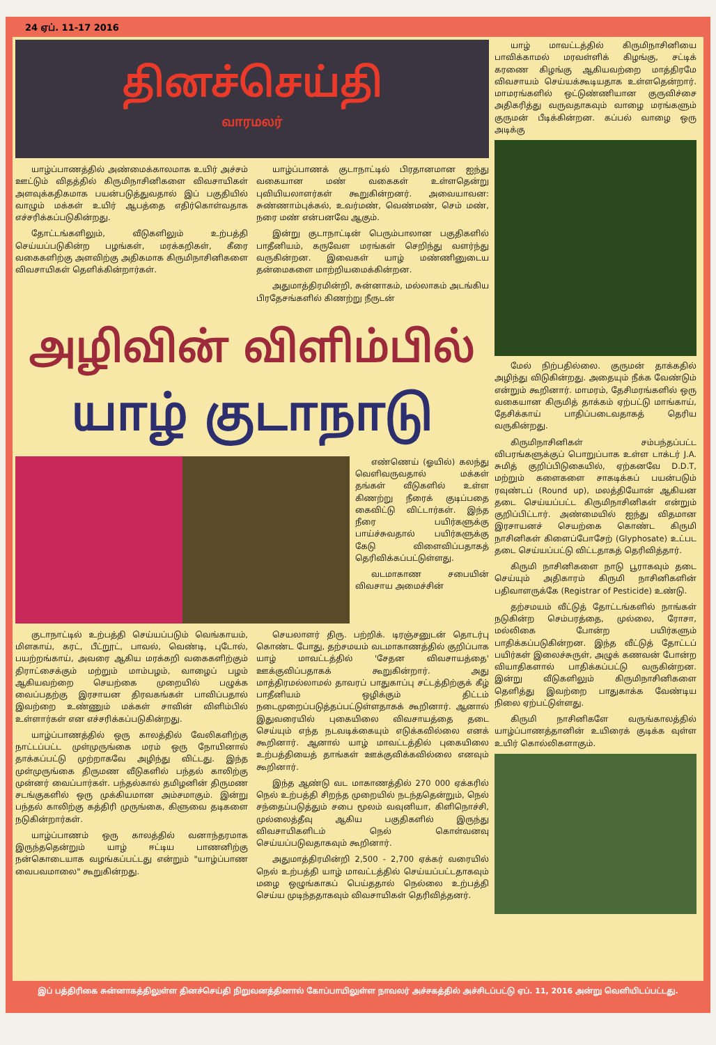24 ஏப். 11-17 2016
தினச்செய்தி
வாரமலர்
யாழ்ப்பாணத்தில் அண்மைக்காலமாக உயிர் அச்சம் ஊட்டும் விதத்தில் கிருமிநாசினிகளை விவசாயிகள் அளவுக்கதிகமாக பயன்படுத்துவதால் இப் பகுதியில் வாழும் மக்கள் உயிர் ஆபத்தை எதிர்கொள்வதாக எச்சரிக்கப்படுகின்றது.
தோட்டங்களிலும், வீடுகளிலும் உற்பத்தி செய்யப்படுகின்ற பழங்கள், மரக்கறிகள், கீரை வகைகளிற்கு அளவிற்கு அதிகமாக கிருமிநாசினிகளை விவசாயிகள் தெளிக்கின்றார்கள்.
யாழ்ப்பாணக் குடாநாட்டில் பிரதானமான ஐந்து வகையான மண் வகைகள் உள்ளதென்று புவியியலாளர்கள் கூறுகின்றனர். அவையாவன: சுண்ணாம்புக்கல், உவர்மண், வெண்மண், செம் மண், நரை மண் என்பனவே ஆகும்.
இன்று குடாநாட்டின் பெரும்பாலான பகுதிகளில் பாதீனியம், கருவேள மரங்கள் செறிந்து வளர்ந்து வருகின்றன. இவைகள் யாழ் மண்ணினுடைய தன்மைகளை மாற்றியமைக்கின்றன.
அதுமாத்திரமின்றி, சுன்னாகம், மல்லாகம் அடங்கிய பிரதேசங்களில் கிணற்று நீருடன்
அழிவின் விளிம்பில்
யாழ் குடாநாடு
எண்ணெய் (ஓயில்) கலந்து வெளிவருவதால் மக்கள் தங்கள் வீடுகளில் உள்ள கிணற்று நீரைக் குடிப்பதை கைவிட்டு விட்டார்கள். இந்த நீரை பயிர்களுக்கு பாய்ச்சுவதால் பயிர்களுக்கு கேடு விளைவிப்பதாகத் தெரிவிக்கப்பட்டுள்ளது.
வடமாகாண சபையின் விவசாய அமைச்சின்
குடாநாட்டில் உற்பத்தி செய்யப்படும் வெங்காயம், மிளகாய், கரட், பீட்றூட், பாவல், வெண்டி, புடோல், பயற்றங்காய், அவரை ஆகிய மரக்கறி வகைகளிற்கும் திராட்சைக்கும் மற்றும் மாம்பழம், வாழைப் பழம் ஆகியவற்றை செயற்கை முறையில் பழுக்க வைப்பதற்கு இரசாயன திரவகங்கள் பாவிப்பதால் இவற்றை உண்ணும் மக்கள் சாவின் விளிம்பில் உள்ளார்கள் என எச்சரிக்கப்படுகின்றது.
யாழ்ப்பாணத்தில் ஒரு காலத்தில் வேலிகளிற்கு நாட்டப்பட்ட முள்முருங்கை மரம் ஒரு நோயினால் தாக்கப்பட்டு முற்றாகவே அழிந்து விட்டது. இந்த முள்முருங்கை திருமண வீடுகளில் பந்தல் காலிற்கு முன்னர் வைப்பார்கள். பந்தல்கால் தமிழனின் திருமண சடங்குகளில் ஒரு முக்கியமான அம்சமாகும். இன்று பந்தல் காலிற்கு கத்திரி முருங்கை, கிளுவை தடிகளை நடுகின்றார்கள்.
யாழ்ப்பாணம் ஒரு காலத்தில் வனாந்தரமாக இருந்ததென்றும் யாழ் ஈட்டிய பாணனிற்கு நன்கொடையாக வழங்கப்பட்டது என்றும் "யாழ்ப்பாண வைபவமாலை" கூறுகின்றது.
செயலாளர் திரு. பற்றிக். டிரஞ்சனுடன் தொடர்பு கொண்ட போது, தற்சமயம் வடமாகாணத்தில் குறிப்பாக யாழ் மாவட்டத்தில் 'சேதன விவசாயத்தை' ஊக்குவிப்பதாகக் கூறுகின்றார். அது மாத்திரமல்லாமல் தாவரப் பாதுகாப்பு சட்டத்திற்குக் கீழ் பாதீனியம் ஒழிக்கும் திட்டம் நடைமுறைப்படுத்தப்பட்டுள்ளதாகக் கூறினார். ஆனால் இதுவரையில் புகையிலை விவசாயத்தை தடை செய்யும் எந்த நடவடிக்கையும் எடுக்கவில்லை எனக் கூறினார். ஆனால் யாழ் மாவட்டத்தில் புகையிலை உற்பத்தியைத் தாங்கள் ஊக்குவிக்கவில்லை எனவும் கூறினார்.
இந்த ஆண்டு வட மாகாணத்தில் 270 000 ஏக்கரில் நெல் உற்பத்தி சிறந்த முறையில் நடந்ததென்றும், நெல் சந்தைப்படுத்தும் சபை மூலம் வவுனியா, கிளிநொச்சி, முல்லைத்தீவு ஆகிய பகுதிகளில் இருந்து விவசாயிகளிடம் நெல் கொள்வனவு செய்யப்படுவதாகவும் கூறினார்.
அதுமாத்திரமின்றி 2,500 - 2,700 ஏக்கர் வரையில் நெல் உற்பத்தி யாழ் மாவட்டத்தில் செய்யப்பட்டதாகவும் மழை ஒழுங்காகப் பெய்ததால் நெல்லை உற்பத்தி செய்ய முடிந்ததாகவும் விவசாயிகள் தெரிவித்தனர்.
யாழ் மாவட்டத்தில் கிருமிநாசினியை பாவிக்காமல் மரவள்ளிக் கிழங்கு, சட்டிக் கரணை கிழங்கு ஆகியவற்றை மாத்திரமே விவசாயம் செய்யக்கூடியதாக உள்ளதென்றார். மாமரங்களில் ஒட்டுண்ணியான குருவிச்சை அதிகரித்து வருவதாகவும் வாழை மரங்களும் குருமன் பீடிக்கின்றன. கப்பல் வாழை ஒரு அடிக்கு
மேல் நிற்பதில்லை. குருமன் தாக்கதில் அழிந்து விடுகின்றது. அதையும் நீக்க வேண்டும் என்றும் கூறினார். மாமரம், தேசிமரங்களில் ஒரு வகையான கிருமித் தாக்கம் ஏற்பட்டு மாங்காய், தேசிக்காய் பாதிப்படைவதாகத் தெரிய வருகின்றது.
கிருமிநாசினிகள் சம்பந்தப்பட்ட விபரங்களுக்குப் பொறுப்பாக உள்ள டாக்டர் J.A. சுமித் குறிப்பிடுகையில், ஏற்கனவே D.D.T, மற்றும் களைகளை சாகடிக்கப் பயன்படும் ரவுண்டப் (Round up), மலத்தியோன் ஆகியன தடை செய்யப்பட்ட கிருமிநாசினிகள் என்றும் குறிப்பிட்டார். அண்மையில் ஐந்து விதமான இரசாயனச் செயற்கை கொண்ட கிருமி நாசினிகள் கிளைப்போசேற் (Glyphosate) உட்பட தடை செய்யப்பட்டு விட்டதாகத் தெரிவித்தார்.
கிருமி நாசினிகளை நாடு பூராகவும் தடை செய்யும் அதிகாரம் கிருமி நாசினிகளின் பதிவாளருக்கே (Registrar of Pesticide) உண்டு.
தற்சமயம் வீட்டுத் தோட்டங்களில் நாங்கள் நடுகின்ற செம்பரத்தை, முல்லை, ரோசா, மல்லிகை போன்ற பயிர்களும் பாதிக்கப்படுகின்றன. இந்த வீட்டுத் தோட்டப் பயிர்கள் இலைச்சுருள், அழுக் கணவன் போன்ற வியாதிகளால் பாதிக்கப்பட்டு வருகின்றன. இன்று வீடுகளிலும் கிருமிநாசினிகளை தெளித்து இவற்றை பாதுகாக்க வேண்டிய நிலை ஏற்பட்டுள்ளது.
கிருமி நாசினிகளே வருங்காலத்தில் யாழ்ப்பாணத்தானின் உயிரைக் குடிக்க வுள்ள உயிர் கொல்லிகளாகும்.
இப் பத்திரிகை சுன்னாகத்திலுள்ள தினச்செய்தி நிறுவனத்தினால் கோப்பாயிலுள்ள நாவலர் அச்சகத்தில் அச்சிடப்பட்டு ஏப். 11, 2016 அன்று வெளியிடப்பட்டது.